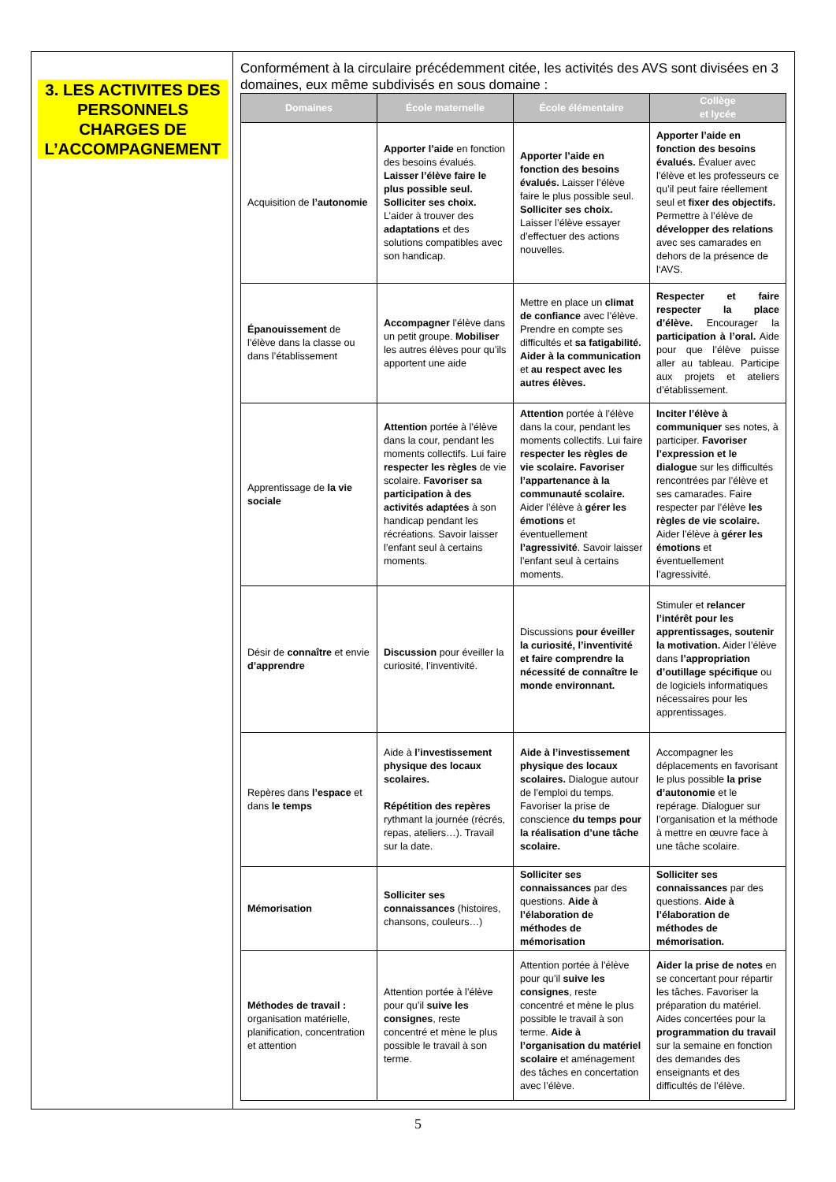3. LES ACTIVITES DES PERSONNELS CHARGES DE L’ACCOMPAGNEMENT
Conformément à la circulaire précédemment citée, les activités des AVS sont divisées en 3 domaines, eux même subdivisés en sous domaine :
| Domaines | École maternelle | École élémentaire | Collège et lycée |
| --- | --- | --- | --- |
| Acquisition de l’autonomie | Apporter l’aide en fonction des besoins évalués. Laisser l’élève faire le plus possible seul. Solliciter ses choix. L’aider à trouver des adaptations et des solutions compatibles avec son handicap. | Apporter l’aide en fonction des besoins évalués. Laisser l’élève faire le plus possible seul. Solliciter ses choix. Laisser l’élève essayer d’effectuer des actions nouvelles. | Apporter l’aide en fonction des besoins évalués. Évaluer avec l’élève et les professeurs ce qu’il peut faire réellement seul et fixer des objectifs. Permettre à l’élève de développer des relations avec ses camarades en dehors de la présence de l‘AVS. |
| Épanouissement de l’élève dans la classe ou dans l’établissement | Accompagner l’élève dans un petit groupe. Mobiliser les autres élèves pour qu’ils apportent une aide | Mettre en place un climat de confiance avec l’élève. Prendre en compte ses difficultés et sa fatigabilité. Aider à la communication et au respect avec les autres élèves. | Respecter et faire respecter la place d’élève. Encourager la participation à l’oral. Aide pour que l’élève puisse aller au tableau. Participe aux projets et ateliers d’établissement. |
| Apprentissage de la vie sociale | Attention portée à l’élève dans la cour, pendant les moments collectifs. Lui faire respecter les règles de vie scolaire. Favoriser sa participation à des activités adaptées à son handicap pendant les récréations. Savoir laisser l’enfant seul à certains moments. | Attention portée à l’élève dans la cour, pendant les moments collectifs. Lui faire respecter les règles de vie scolaire. Favoriser l’appartenance à la communauté scolaire. Aider l’élève à gérer les émotions et éventuellement l’agressivité . Savoir laisser l’enfant seul à certains moments. | Inciter l’élève à communiquer ses notes, à participer. Favoriser l’expression et le dialogue sur les difficultés rencontrées par l’élève et ses camarades. Faire respecter par l’élève les règles de vie scolaire. Aider l’élève à gérer les émotions et éventuellement l’agressivité. |
| Désir de connaître et envie d’apprendre | Discussion pour éveiller la curiosité, l’inventivité. | Discussions pour éveiller la curiosité, l’inventivité et faire comprendre la nécessité de connaître le monde environnant. | Stimuler et relancer l’intérêt pour les apprentissages, soutenir la motivation. Aider l’élève dans l’appropriation d’outillage spécifique ou de logiciels informatiques nécessaires pour les apprentissages. |
| Repères dans l’espace et dans le temps | Aide à l’investissement physique des locaux scolaires. Répétition des repères rythmant la journée (récrés, repas, ateliers…). Travail sur la date. | Aide à l’investissement physique des locaux scolaires. Dialogue autour de l’emploi du temps. Favoriser la prise de conscience du temps pour la réalisation d’une tâche scolaire. | Accompagner les déplacements en favorisant le plus possible la prise d’autonomie et le repérage. Dialoguer sur l’organisation et la méthode à mettre en œuvre face à une tâche scolaire. |
| Mémorisation | Solliciter ses connaissances (histoires, chansons, couleurs…) | Solliciter ses connaissances par des questions. Aide à l’élaboration de méthodes de mémorisation | Solliciter ses connaissances par des questions. Aide à l’élaboration de méthodes de mémorisation. |
| Méthodes de travail : organisation matérielle, planification, concentration et attention | Attention portée à l’élève pour qu’il suive les consignes , reste concentré et mène le plus possible le travail à son terme. | Attention portée à l’élève pour qu’il suive les consignes , reste concentré et mène le plus possible le travail à son terme. Aide à l’organisation du matériel scolaire et aménagement des tâches en concertation avec l’élève. | Aider la prise de notes en se concertant pour répartir les tâches. Favoriser la préparation du matériel. Aides concertées pour la programmation du travail sur la semaine en fonction des demandes des enseignants et des difficultés de l’élève. |
5